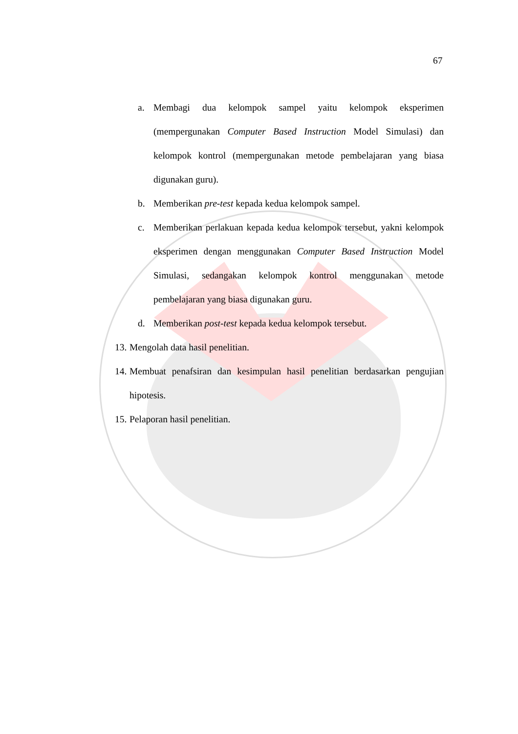67
a. Membagi dua kelompok sampel yaitu kelompok eksperimen (mempergunakan Computer Based Instruction Model Simulasi) dan kelompok kontrol (mempergunakan metode pembelajaran yang biasa digunakan guru).
b. Memberikan pre-test kepada kedua kelompok sampel.
c. Memberikan perlakuan kepada kedua kelompok tersebut, yakni kelompok eksperimen dengan menggunakan Computer Based Instruction Model Simulasi, sedangakan kelompok kontrol menggunakan metode pembelajaran yang biasa digunakan guru.
d. Memberikan post-test kepada kedua kelompok tersebut.
13. Mengolah data hasil penelitian.
14. Membuat penafsiran dan kesimpulan hasil penelitian berdasarkan pengujian hipotesis.
15. Pelaporan hasil penelitian.